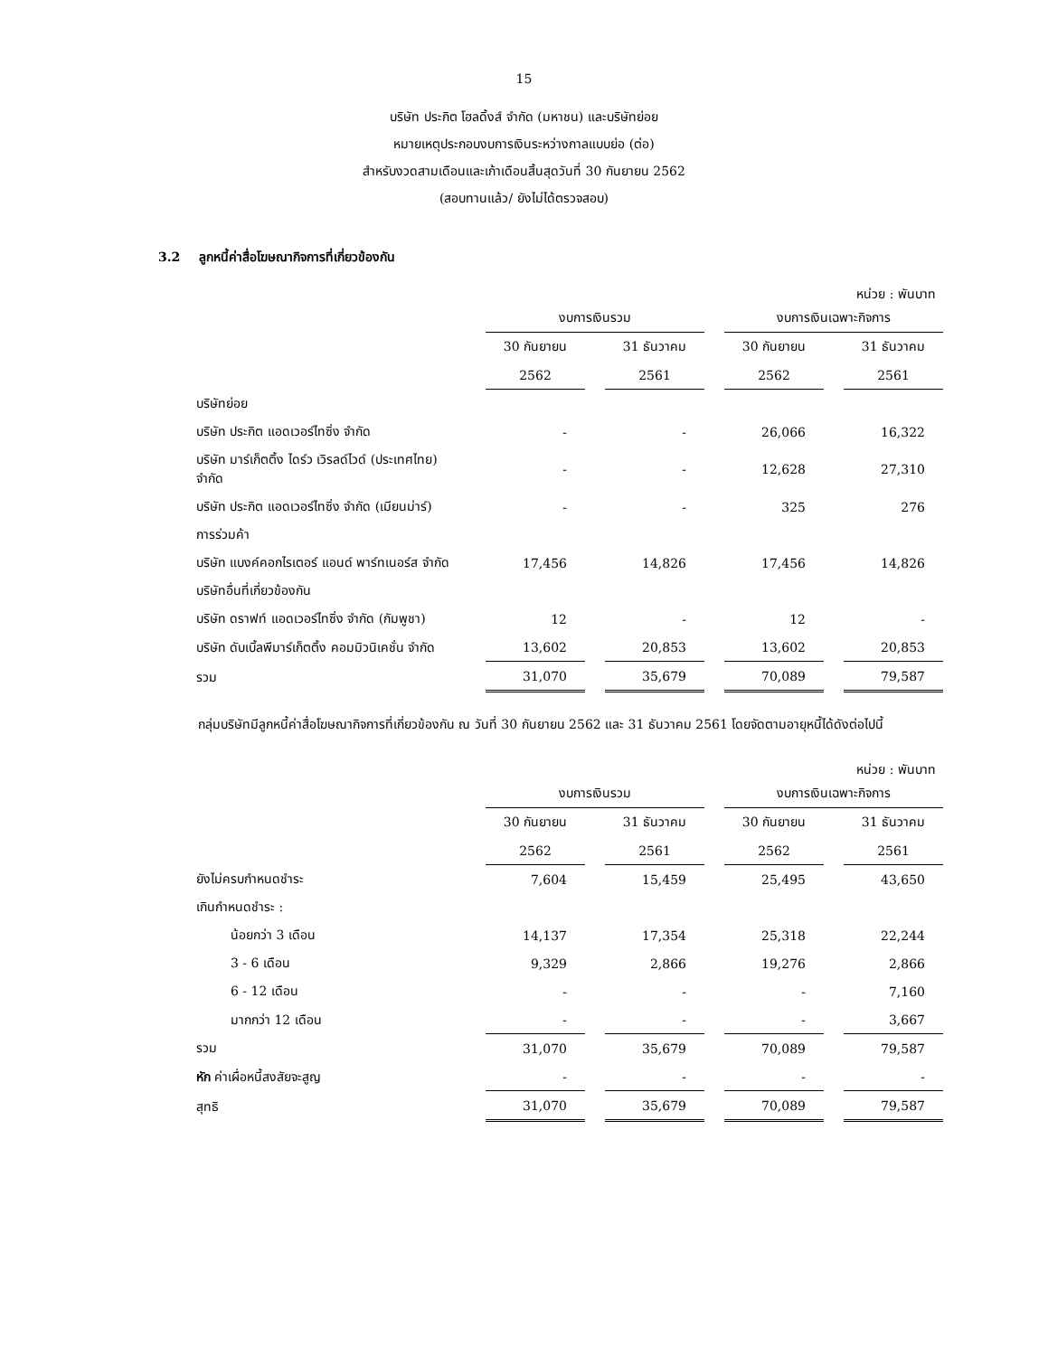15
บริษัท ประกิต โฮลดิ้งส์ จำกัด (มหาชน) และบริษัทย่อย
หมายเหตุประกอบงบการเงินระหว่างกาลแบบย่อ (ต่อ)
สำหรับงวดสามเดือนและเก้าเดือนสิ้นสุดวันที่ 30 กันยายน 2562
(สอบทานแล้ว/ ยังไม่ได้ตรวจสอบ)
3.2 ลูกหนี้ค่าสื่อโฆษณากิจการที่เกี่ยวข้องกัน
หน่วย : พันบาท
| | งบการเงินรวม | | งบการเงินเฉพาะกิจการ | |
| | 30 กันยายน | 31 ธันวาคม | 30 กันยายน | 31 ธันวาคม |
| | 2562 | 2561 | 2562 | 2561 |
| บริษัทย่อย | | | | |
| บริษัท ประกิต แอดเวอร์ไทซิ่ง จำกัด | - | - | 26,066 | 16,322 |
| บริษัท มาร์เก็ตติ้ง ไดร์ว เวิรลด์ไวด์ (ประเทศไทย) จำกัด | - | - | 12,628 | 27,310 |
| บริษัท ประกิต แอดเวอร์ไทซิ่ง จำกัด (เมียนม่าร์) | - | - | 325 | 276 |
| การร่วมค้า | | | | |
| บริษัท แบงค์คอกไรเตอร์ แอนด์ พาร์ทเนอร์ส จำกัด | 17,456 | 14,826 | 17,456 | 14,826 |
| บริษัทอื่นที่เกี่ยวข้องกัน | | | | |
| บริษัท ดราฟท์ แอดเวอร์ไทซิ่ง จำกัด (กัมพูชา) | 12 | - | 12 | - |
| บริษัท ดับเบิ้ลพีมาร์เก็ตติ้ง คอมมิวนิเคชั่น จำกัด | 13,602 | 20,853 | 13,602 | 20,853 |
| รวม | 31,070 | 35,679 | 70,089 | 79,587 |
กลุ่มบริษัทมีลูกหนี้ค่าสื่อโฆษณากิจการที่เกี่ยวข้องกัน ณ วันที่ 30 กันยายน 2562 และ 31 ธันวาคม 2561 โดยจัดตามอายุหนี้ได้ดังต่อไปนี้
หน่วย : พันบาท
| | งบการเงินรวม | | งบการเงินเฉพาะกิจการ | |
| | 30 กันยายน | 31 ธันวาคม | 30 กันยายน | 31 ธันวาคม |
| | 2562 | 2561 | 2562 | 2561 |
| ยังไม่ครบกำหนดชำระ | 7,604 | 15,459 | 25,495 | 43,650 |
| เกินกำหนดชำระ : | | | | |
| น้อยกว่า 3 เดือน | 14,137 | 17,354 | 25,318 | 22,244 |
| 3 - 6 เดือน | 9,329 | 2,866 | 19,276 | 2,866 |
| 6 - 12 เดือน | - | - | - | 7,160 |
| มากกว่า 12 เดือน | - | - | - | 3,667 |
| รวม | 31,070 | 35,679 | 70,089 | 79,587 |
| หัก ค่าเผื่อหนี้สงสัยจะสูญ | - | - | - | - |
| สุทธิ | 31,070 | 35,679 | 70,089 | 79,587 |